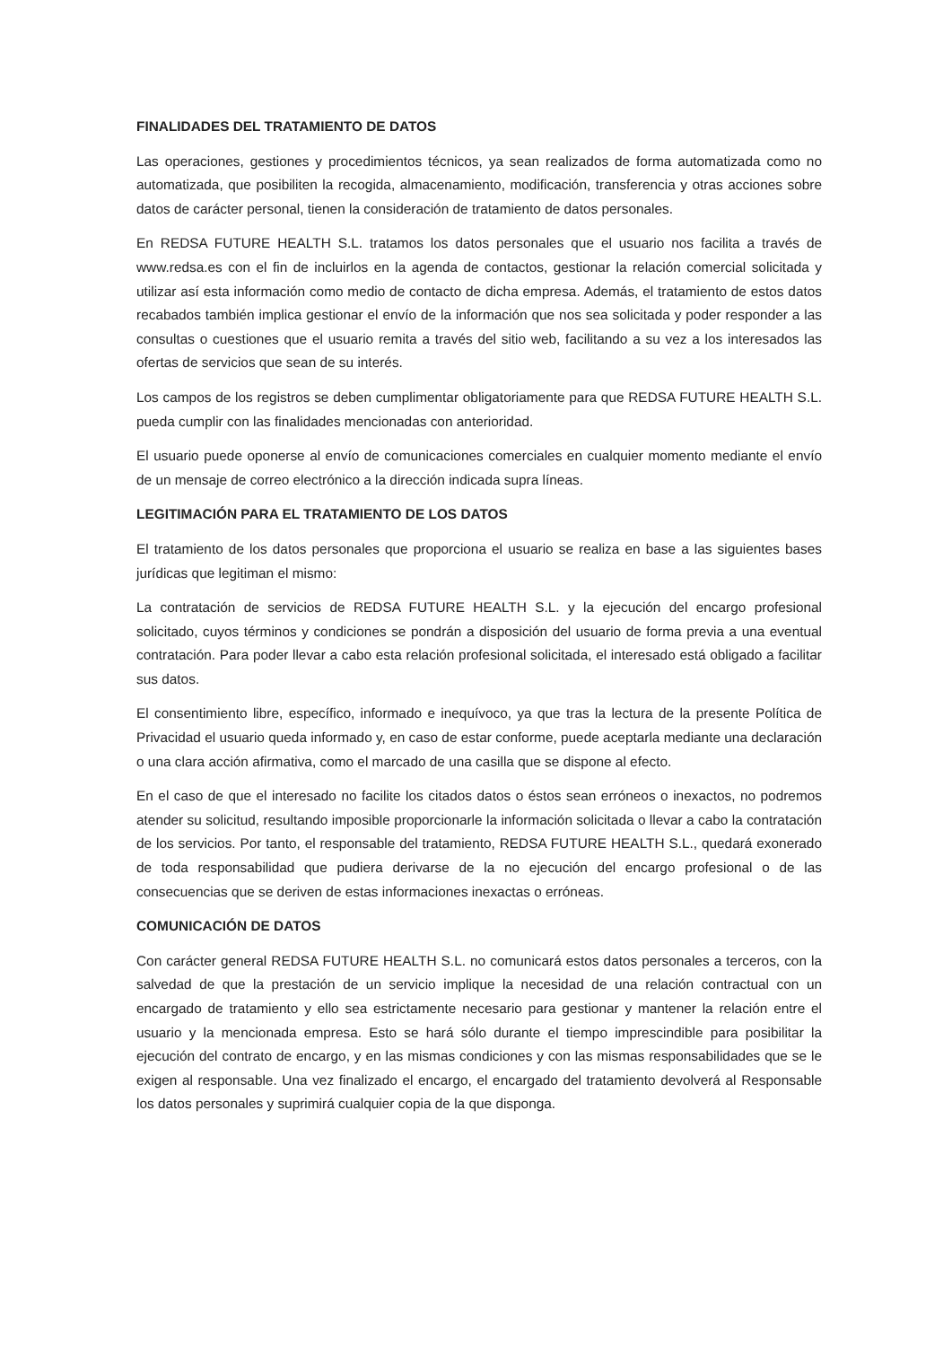FINALIDADES DEL TRATAMIENTO DE DATOS
Las operaciones, gestiones y procedimientos técnicos, ya sean realizados de forma automatizada como no automatizada, que posibiliten la recogida, almacenamiento, modificación, transferencia y otras acciones sobre datos de carácter personal, tienen la consideración de tratamiento de datos personales.
En REDSA FUTURE HEALTH S.L. tratamos los datos personales que el usuario nos facilita a través de www.redsa.es con el fin de incluirlos en la agenda de contactos, gestionar la relación comercial solicitada y utilizar así esta información como medio de contacto de dicha empresa. Además, el tratamiento de estos datos recabados también implica gestionar el envío de la información que nos sea solicitada y poder responder a las consultas o cuestiones que el usuario remita a través del sitio web, facilitando a su vez a los interesados las ofertas de servicios que sean de su interés.
Los campos de los registros se deben cumplimentar obligatoriamente para que REDSA FUTURE HEALTH S.L. pueda cumplir con las finalidades mencionadas con anterioridad.
El usuario puede oponerse al envío de comunicaciones comerciales en cualquier momento mediante el envío de un mensaje de correo electrónico a la dirección indicada supra líneas.
LEGITIMACIÓN PARA EL TRATAMIENTO DE LOS DATOS
El tratamiento de los datos personales que proporciona el usuario se realiza en base a las siguientes bases jurídicas que legitiman el mismo:
La contratación de servicios de REDSA FUTURE HEALTH S.L. y la ejecución del encargo profesional solicitado, cuyos términos y condiciones se pondrán a disposición del usuario de forma previa a una eventual contratación. Para poder llevar a cabo esta relación profesional solicitada, el interesado está obligado a facilitar sus datos.
El consentimiento libre, específico, informado e inequívoco, ya que tras la lectura de la presente Política de Privacidad el usuario queda informado y, en caso de estar conforme, puede aceptarla mediante una declaración o una clara acción afirmativa, como el marcado de una casilla que se dispone al efecto.
En el caso de que el interesado no facilite los citados datos o éstos sean erróneos o inexactos, no podremos atender su solicitud, resultando imposible proporcionarle la información solicitada o llevar a cabo la contratación de los servicios. Por tanto, el responsable del tratamiento, REDSA FUTURE HEALTH S.L., quedará exonerado de toda responsabilidad que pudiera derivarse de la no ejecución del encargo profesional o de las consecuencias que se deriven de estas informaciones inexactas o erróneas.
COMUNICACIÓN DE DATOS
Con carácter general REDSA FUTURE HEALTH S.L. no comunicará estos datos personales a terceros, con la salvedad de que la prestación de un servicio implique la necesidad de una relación contractual con un encargado de tratamiento y ello sea estrictamente necesario para gestionar y mantener la relación entre el usuario y la mencionada empresa. Esto se hará sólo durante el tiempo imprescindible para posibilitar la ejecución del contrato de encargo, y en las mismas condiciones y con las mismas responsabilidades que se le exigen al responsable. Una vez finalizado el encargo, el encargado del tratamiento devolverá al Responsable los datos personales y suprimirá cualquier copia de la que disponga.